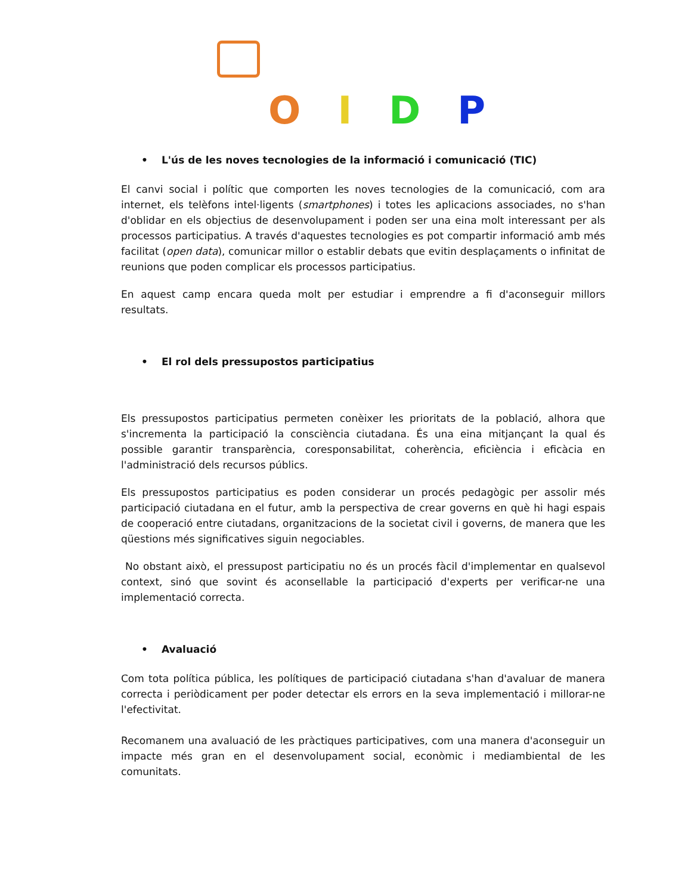OIDP
• L'ús de les noves tecnologies de la informació i comunicació (TIC)
El canvi social i polític que comporten les noves tecnologies de la comunicació, com ara internet, els telèfons intel·ligents (smartphones) i totes les aplicacions associades, no s'han d'oblidar en els objectius de desenvolupament i poden ser una eina molt interessant per als processos participatius. A través d'aquestes tecnologies es pot compartir informació amb més facilitat (open data), comunicar millor o establir debats que evitin desplaçaments o infinitat de reunions que poden complicar els processos participatius.
En aquest camp encara queda molt per estudiar i emprendre a fi d'aconseguir millors resultats.
• El rol dels pressupostos participatius
Els pressupostos participatius permeten conèixer les prioritats de la població, alhora que s'incrementa la participació la consciència ciutadana. És una eina mitjançant la qual és possible garantir transparència, coresponsabilitat, coherència, eficiència i eficàcia en l'administració dels recursos públics.
Els pressupostos participatius es poden considerar un procés pedagògic per assolir més participació ciutadana en el futur, amb la perspectiva de crear governs en què hi hagi espais de cooperació entre ciutadans, organitzacions de la societat civil i governs, de manera que les qüestions més significatives siguin negociables.
No obstant això, el pressupost participatiu no és un procés fàcil d'implementar en qualsevol context, sinó que sovint és aconsellable la participació d'experts per verificar-ne una implementació correcta.
• Avaluació
Com tota política pública, les polítiques de participació ciutadana s'han d'avaluar de manera correcta i periòdicament per poder detectar els errors en la seva implementació i millorar-ne l'efectivitat.
Recomanem una avaluació de les pràctiques participatives, com una manera d'aconseguir un impacte més gran en el desenvolupament social, econòmic i mediambiental de les comunitats.